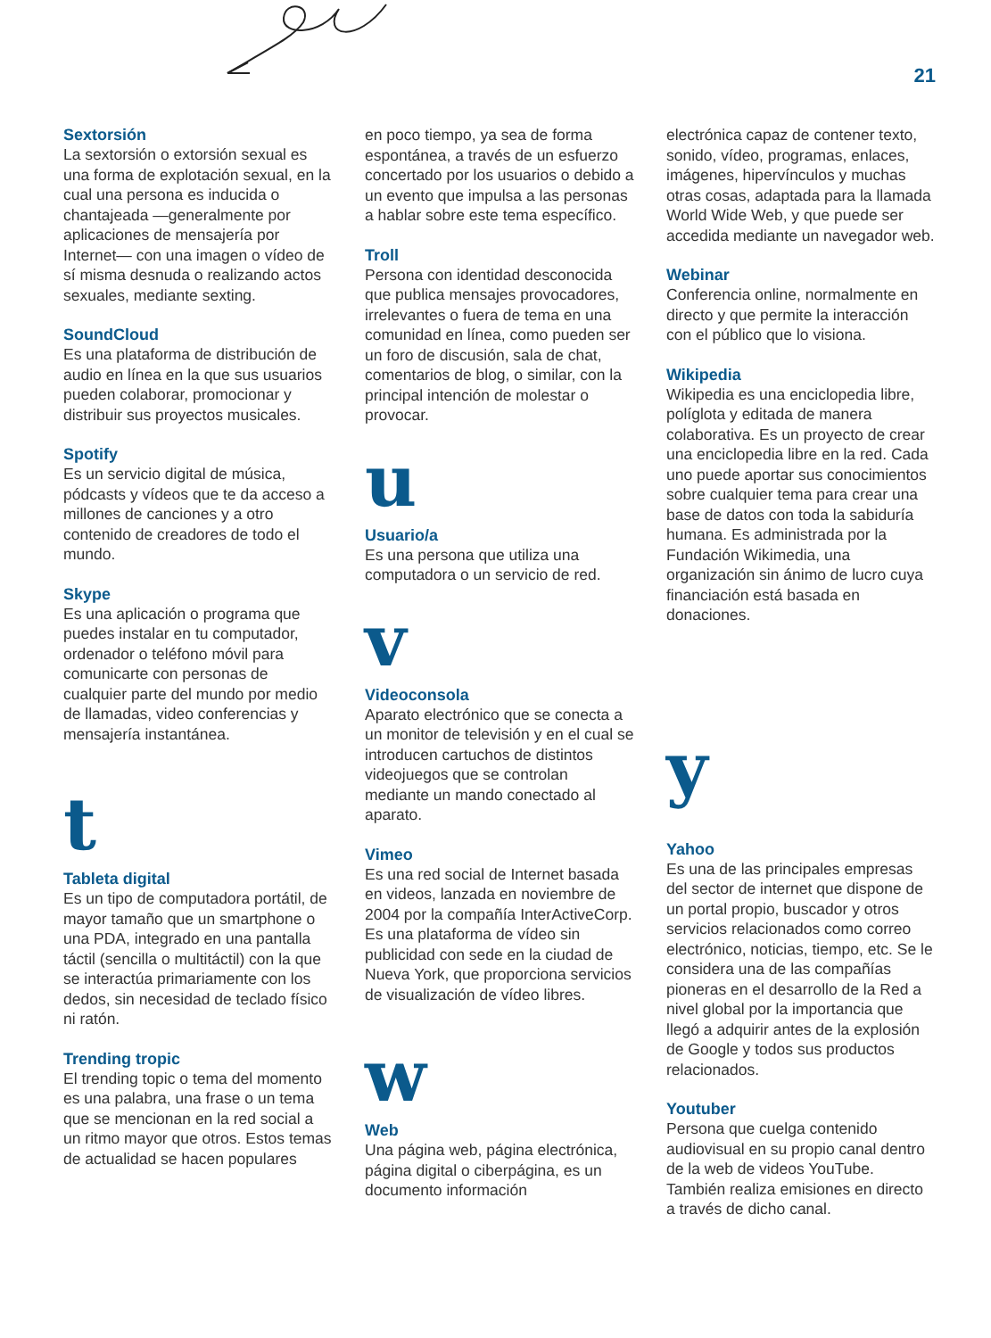21
Sextorsión
La sextorsión o extorsión sexual es una forma de explotación sexual, en la cual una persona es inducida o chantajeada —generalmente por aplicaciones de mensajería por Internet— con una imagen o vídeo de sí misma desnuda o realizando actos sexuales, mediante sexting.
SoundCloud
Es una plataforma de distribución de audio en línea en la que sus usuarios pueden colaborar, promocionar y distribuir sus proyectos musicales.
Spotify
Es un servicio digital de música, pódcasts y vídeos que te da acceso a millones de canciones y a otro contenido de creadores de todo el mundo.
Skype
Es una aplicación o programa que puedes instalar en tu computador, ordenador o teléfono móvil para comunicarte con personas de cualquier parte del mundo por medio de llamadas, video conferencias y mensajería instantánea.
t
Tableta digital
Es un tipo de computadora portátil, de mayor tamaño que un smartphone o una PDA, integrado en una pantalla táctil (sencilla o multitáctil) con la que se interactúa primariamente con los dedos, sin necesidad de teclado físico ni ratón.
Trending tropic
El trending topic o tema del momento es una palabra, una frase o un tema que se mencionan en la red social a un ritmo mayor que otros. Estos temas de actualidad se hacen populares
en poco tiempo, ya sea de forma espontánea, a través de un esfuerzo concertado por los usuarios o debido a un evento que impulsa a las personas a hablar sobre este tema específico.
Troll
Persona con identidad desconocida que publica mensajes provocadores, irrelevantes o fuera de tema en una comunidad en línea, como pueden ser un foro de discusión, sala de chat, comentarios de blog, o similar, con la principal intención de molestar o provocar.
u
Usuario/a
Es una persona que utiliza una computadora o un servicio de red.
v
Videoconsola
Aparato electrónico que se conecta a un monitor de televisión y en el cual se introducen cartuchos de distintos videojuegos que se controlan mediante un mando conectado al aparato.
Vimeo
Es una red social de Internet basada en videos, lanzada en noviembre de 2004 por la compañía InterActiveCorp. Es una plataforma de vídeo sin publicidad con sede en la ciudad de Nueva York, que proporciona servicios de visualización de vídeo libres.
w
Web
Una página web, página electrónica, página digital o ciberpágina, es un documento información
electrónica capaz de contener texto, sonido, vídeo, programas, enlaces, imágenes, hipervínculos y muchas otras cosas, adaptada para la llamada World Wide Web, y que puede ser accedida mediante un navegador web.
Webinar
Conferencia online, normalmente en directo y que permite la interacción con el público que lo visiona.
Wikipedia
Wikipedia es una enciclopedia libre, políglota y editada de manera colaborativa. Es un proyecto de crear una enciclopedia libre en la red. Cada uno puede aportar sus conocimientos sobre cualquier tema para crear una base de datos con toda la sabiduría humana. Es administrada por la Fundación Wikimedia, una organización sin ánimo de lucro cuya financiación está basada en donaciones.
y
Yahoo
Es una de las principales empresas del sector de internet que dispone de un portal propio, buscador y otros servicios relacionados como correo electrónico, noticias, tiempo, etc. Se le considera una de las compañías pioneras en el desarrollo de la Red a nivel global por la importancia que llegó a adquirir antes de la explosión de Google y todos sus productos relacionados.
Youtuber
Persona que cuelga contenido audiovisual en su propio canal dentro de la web de videos YouTube. También realiza emisiones en directo a través de dicho canal.